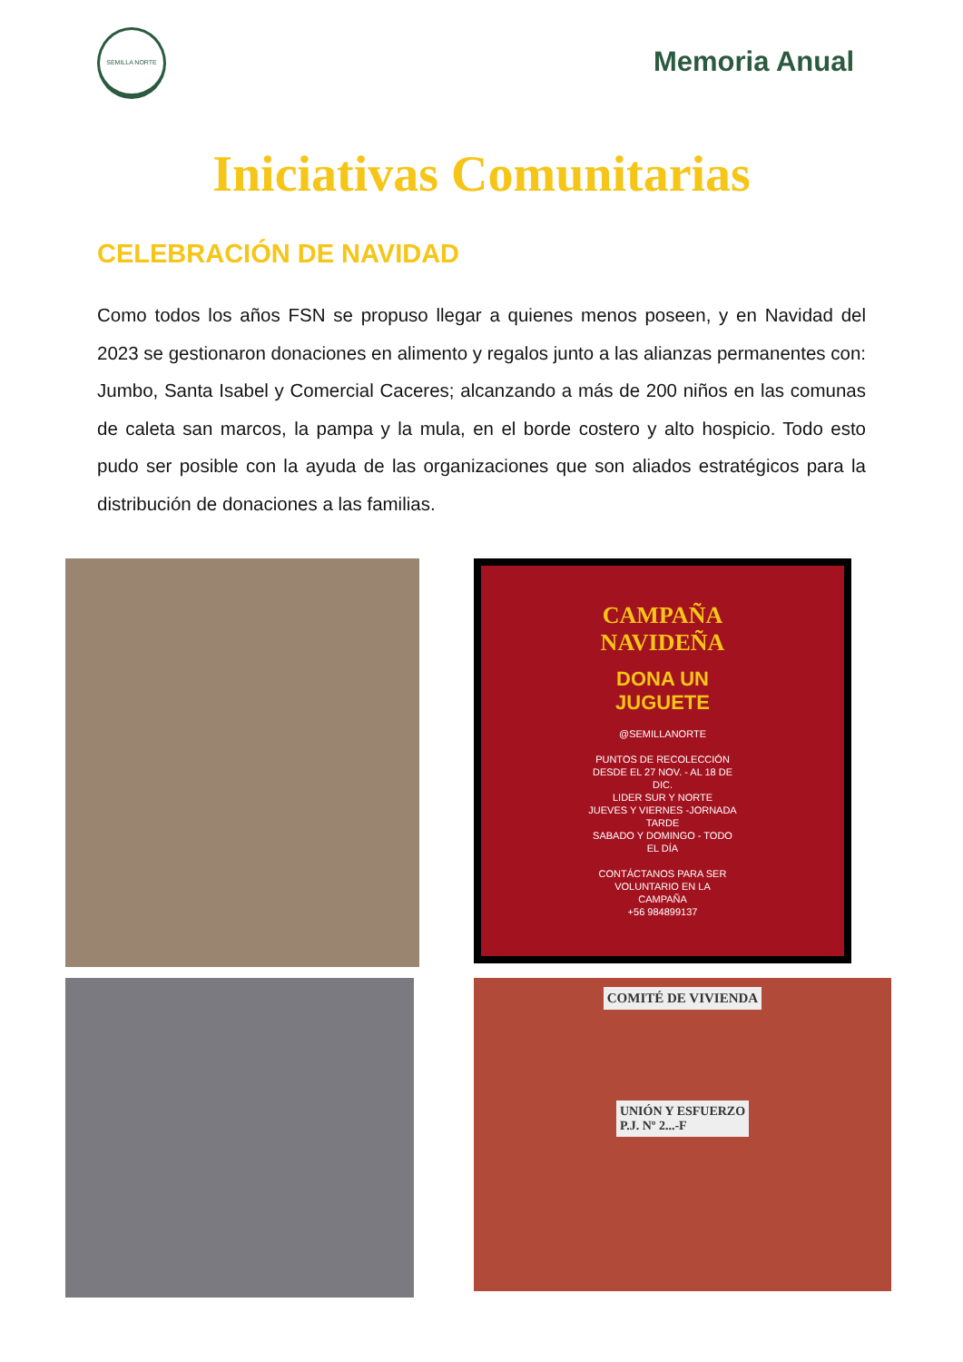SEMILLA NORTE
Memoria Anual
Iniciativas Comunitarias
CELEBRACIÓN DE NAVIDAD
Como todos los años FSN se propuso llegar a quienes menos poseen, y en Navidad del 2023 se gestionaron donaciones en alimento y regalos junto a las alianzas permanentes con: Jumbo, Santa Isabel y Comercial Caceres; alcanzando a más de 200 niños en las comunas de caleta san marcos, la pampa y la mula, en el borde costero y alto hospicio. Todo esto pudo ser posible con la ayuda de las organizaciones que son aliados estratégicos para la distribución de donaciones a las familias.
CAMPAÑA
NAVIDEÑA
DONA UN
JUGUETE
@SEMILLANORTE
PUNTOS DE RECOLECCIÓN
DESDE EL 27 NOV. - AL 18 DE
DIC.
LIDER SUR Y NORTE
JUEVES Y VIERNES -JORNADA
TARDE
SABADO Y DOMINGO - TODO
EL DÍA
CONTÁCTANOS PARA SER
VOLUNTARIO EN LA
CAMPAÑA
+56 984899137
COMITÉ DE VIVIENDA
UNIÓN Y ESFUERZO
P.J. Nº 2...-F